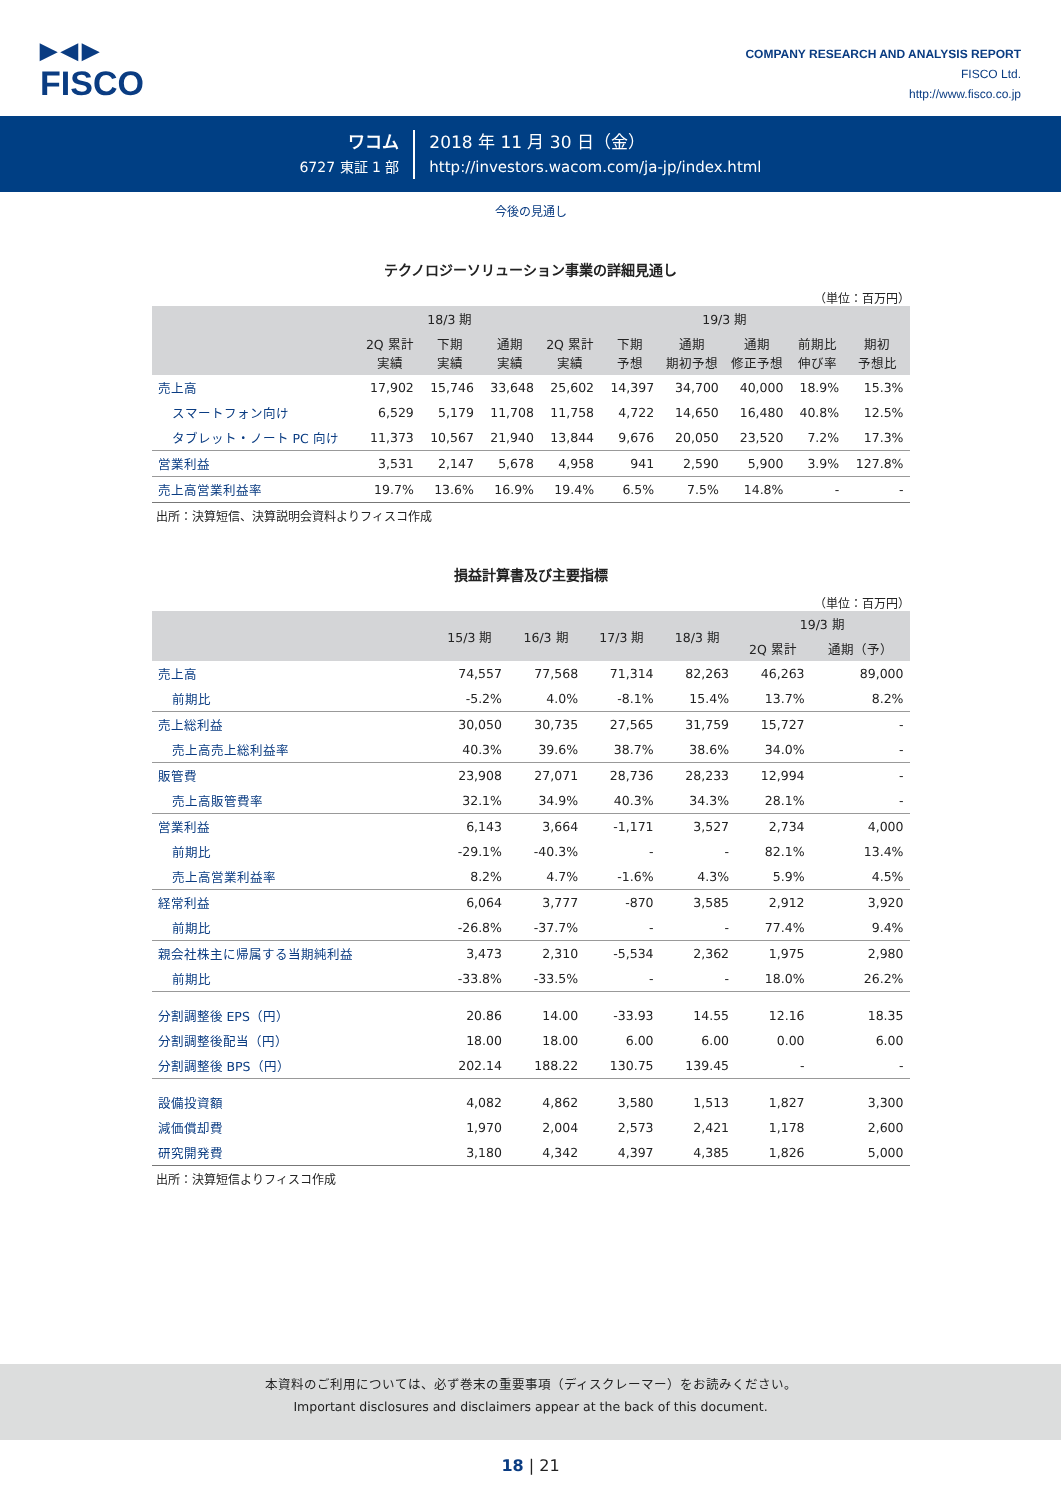▶◀▶
FISCO
COMPANY RESEARCH AND ANALYSIS REPORT
FISCO Ltd.
http://www.fisco.co.jp
ワコム
6727 東証 1 部
2018 年 11 月 30 日（金）
http://investors.wacom.com/ja-jp/index.html
今後の見通し
テクノロジーソリューション事業の詳細見通し
（単位：百万円）
| | 18/3 期 | | | 19/3 期 | | | | | |
| --- | --- | --- | --- | --- | --- | --- | --- | --- | --- |
| | 2Q 累計 実績 | 下期 実績 | 通期 実績 | 2Q 累計 実績 | 下期 予想 | 通期 期初予想 | 通期 修正予想 | 前期比 伸び率 | 期初 予想比 |
| 売上高 | 17,902 | 15,746 | 33,648 | 25,602 | 14,397 | 34,700 | 40,000 | 18.9% | 15.3% |
| スマートフォン向け | 6,529 | 5,179 | 11,708 | 11,758 | 4,722 | 14,650 | 16,480 | 40.8% | 12.5% |
| タブレット・ノート PC 向け | 11,373 | 10,567 | 21,940 | 13,844 | 9,676 | 20,050 | 23,520 | 7.2% | 17.3% |
| 営業利益 | 3,531 | 2,147 | 5,678 | 4,958 | 941 | 2,590 | 5,900 | 3.9% | 127.8% |
| 売上高営業利益率 | 19.7% | 13.6% | 16.9% | 19.4% | 6.5% | 7.5% | 14.8% | - | - |
出所：決算短信、決算説明会資料よりフィスコ作成
損益計算書及び主要指標
（単位：百万円）
| | 15/3 期 | 16/3 期 | 17/3 期 | 18/3 期 | 19/3 期 | |
| --- | --- | --- | --- | --- | --- | --- |
| | | | | | 2Q 累計 | 通期（予） |
| 売上高 | 74,557 | 77,568 | 71,314 | 82,263 | 46,263 | 89,000 |
| 前期比 | -5.2% | 4.0% | -8.1% | 15.4% | 13.7% | 8.2% |
| 売上総利益 | 30,050 | 30,735 | 27,565 | 31,759 | 15,727 | - |
| 売上高売上総利益率 | 40.3% | 39.6% | 38.7% | 38.6% | 34.0% | - |
| 販管費 | 23,908 | 27,071 | 28,736 | 28,233 | 12,994 | - |
| 売上高販管費率 | 32.1% | 34.9% | 40.3% | 34.3% | 28.1% | - |
| 営業利益 | 6,143 | 3,664 | -1,171 | 3,527 | 2,734 | 4,000 |
| 前期比 | -29.1% | -40.3% | - | - | 82.1% | 13.4% |
| 売上高営業利益率 | 8.2% | 4.7% | -1.6% | 4.3% | 5.9% | 4.5% |
| 経常利益 | 6,064 | 3,777 | -870 | 3,585 | 2,912 | 3,920 |
| 前期比 | -26.8% | -37.7% | - | - | 77.4% | 9.4% |
| 親会社株主に帰属する当期純利益 | 3,473 | 2,310 | -5,534 | 2,362 | 1,975 | 2,980 |
| 前期比 | -33.8% | -33.5% | - | - | 18.0% | 26.2% |
| 分割調整後 EPS（円） | 20.86 | 14.00 | -33.93 | 14.55 | 12.16 | 18.35 |
| 分割調整後配当（円） | 18.00 | 18.00 | 6.00 | 6.00 | 0.00 | 6.00 |
| 分割調整後 BPS（円） | 202.14 | 188.22 | 130.75 | 139.45 | - | - |
| 設備投資額 | 4,082 | 4,862 | 3,580 | 1,513 | 1,827 | 3,300 |
| 減価償却費 | 1,970 | 2,004 | 2,573 | 2,421 | 1,178 | 2,600 |
| 研究開発費 | 3,180 | 4,342 | 4,397 | 4,385 | 1,826 | 5,000 |
出所：決算短信よりフィスコ作成
本資料のご利用については、必ず巻末の重要事項（ディスクレーマー）をお読みください。
Important disclosures and disclaimers appear at the back of this document.
18 | 21